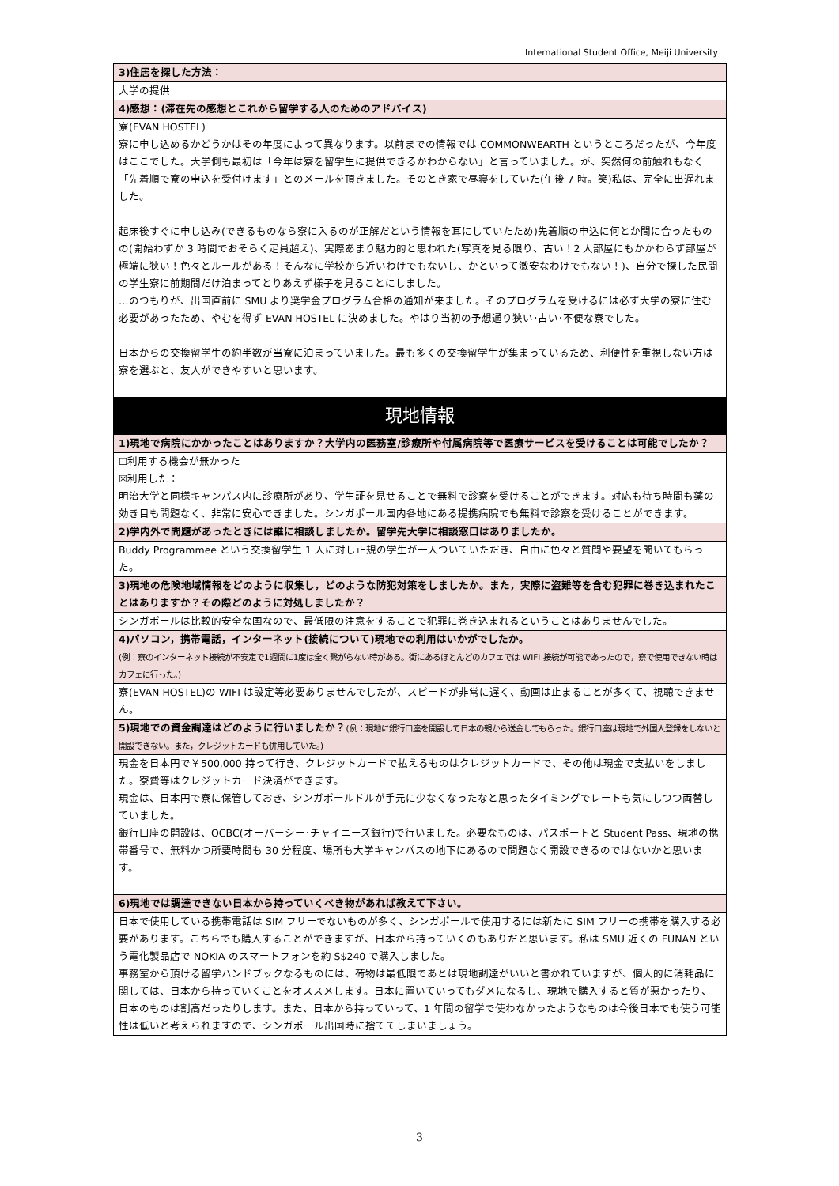International Student Office, Meiji University
| 3)住居を探した方法： |
| 大学の提供 |
| 4)感想：(滞在先の感想とこれから留学する人のためのアドバイス) |
| 寮(EVAN HOSTEL) 寮に申し込めるかどうかはその年度によって異なります。以前までの情報では COMMONWEARTH というところだったが、今年度はここでした。大学側も最初は「今年は寮を留学生に提供できるかわからない」と言っていました。が、突然何の前触れもなく「先着順で寮の申込を受付けます」とのメールを頂きました。そのとき家で昼寝をしていた(午後 7 時。笑)私は、完全に出遅れました。 起床後すぐに申し込み(できるものなら寮に入るのが正解だという情報を耳にしていたため)先着順の申込に何とか間に合ったものの(開始わずか 3 時間でおそらく定員超え)、実際あまり魅力的と思われた(写真を見る限り、古い！2 人部屋にもかかわらず部屋が極端に狭い！色々とルールがある！そんなに学校から近いわけでもないし、かといって激安なわけでもない！)、自分で探した民間の学生寮に前期間だけ泊まってとりあえず様子を見ることにしました。 …のつもりが、出国直前に SMU より奨学金プログラム合格の通知が来ました。そのプログラムを受けるには必ず大学の寮に住む必要があったため、やむを得ず EVAN HOSTEL に決めました。やはり当初の予想通り狭い･古い･不便な寮でした。 日本からの交換留学生の約半数が当寮に泊まっていました。最も多くの交換留学生が集まっているため、利便性を重視しない方は寮を選ぶと、友人ができやすいと思います。 |
| 現地情報 |
| 1)現地で病院にかかったことはありますか？大学内の医務室/診療所や付属病院等で医療サービスを受けることは可能でしたか？ |
| ☐利用する機会が無かった ☒利用した： 明治大学と同様キャンパス内に診療所があり、学生証を見せることで無料で診察を受けることができます。対応も待ち時間も薬の効き目も問題なく、非常に安心できました。シンガポール国内各地にある提携病院でも無料で診察を受けることができます。 |
| 2)学内外で問題があったときには誰に相談しましたか。留学先大学に相談窓口はありましたか。 |
| Buddy Programmee という交換留学生 1 人に対し正規の学生が一人ついていただき、自由に色々と質問や要望を聞いてもらった。 |
| 3)現地の危険地域情報をどのように収集し，どのような防犯対策をしましたか。また，実際に盗難等を含む犯罪に巻き込まれたことはありますか？その際どのように対処しましたか？ |
| シンガポールは比較的安全な国なので、最低限の注意をすることで犯罪に巻き込まれるということはありませんでした。 |
| 4)パソコン，携帯電話，インターネット(接続について)現地での利用はいかがでしたか。 (例：寮のインターネット接続が不安定で1週間に1度は全く繋がらない時がある。街にあるほとんどのカフェでは WIFI 接続が可能であったので，寮で使用できない時はカフェに行った。) |
| 寮(EVAN HOSTEL)の WIFI は設定等必要ありませんでしたが、スピードが非常に遅く、動画は止まることが多くて、視聴できません。 |
| 5)現地での資金調達はどのように行いましたか？ (例：現地に銀行口座を開設して日本の親から送金してもらった。銀行口座は現地で外国人登録をしないと開設できない。また，クレジットカードも併用していた。) |
| 現金を日本円で￥500,000 持って行き、クレジットカードで払えるものはクレジットカードで、その他は現金で支払いをしました。寮費等はクレジットカード決済ができます。 現金は、日本円で寮に保管しておき、シンガポールドルが手元に少なくなったなと思ったタイミングでレートも気にしつつ両替していました。 銀行口座の開設は、OCBC(オーバーシー･チャイニーズ銀行)で行いました。必要なものは、パスポートと Student Pass、現地の携帯番号で、無料かつ所要時間も 30 分程度、場所も大学キャンパスの地下にあるので問題なく開設できるのではないかと思います。 |
| 6)現地では調達できない日本から持っていくべき物があれば教えて下さい。 |
| 日本で使用している携帯電話は SIM フリーでないものが多く、シンガポールで使用するには新たに SIM フリーの携帯を購入する必要があります。こちらでも購入することができますが、日本から持っていくのもありだと思います。私は SMU 近くの FUNAN という電化製品店で NOKIA のスマートフォンを約 S$240 で購入しました。 事務室から頂ける留学ハンドブックなるものには、荷物は最低限であとは現地調達がいいと書かれていますが、個人的に消耗品に関しては、日本から持っていくことをオススメします。日本に置いていってもダメになるし、現地で購入すると質が悪かったり、日本のものは割高だったりします。また、日本から持っていって、1 年間の留学で使わなかったようなものは今後日本でも使う可能性は低いと考えられますので、シンガポール出国時に捨ててしまいましょう。 |
3